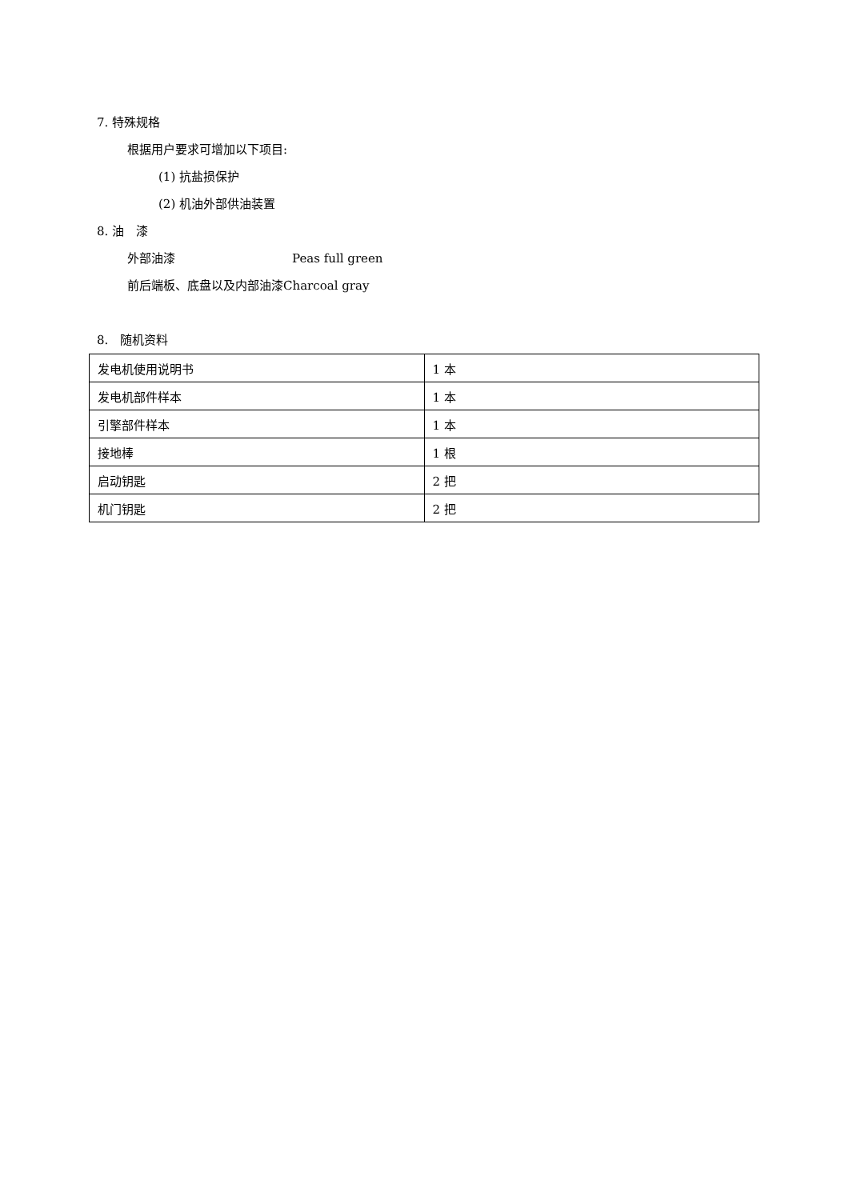7. 特殊规格
根据用户要求可增加以下项目:
(1) 抗盐损保护
(2) 机油外部供油装置
8. 油　漆
外部油漆 Peas full green
前后端板、底盘以及内部油漆Charcoal gray
8.　随机资料
| 发电机使用说明书 | 1 本 |
| 发电机部件样本 | 1 本 |
| 引擎部件样本 | 1 本 |
| 接地棒 | 1 根 |
| 启动钥匙 | 2 把 |
| 机门钥匙 | 2 把 |